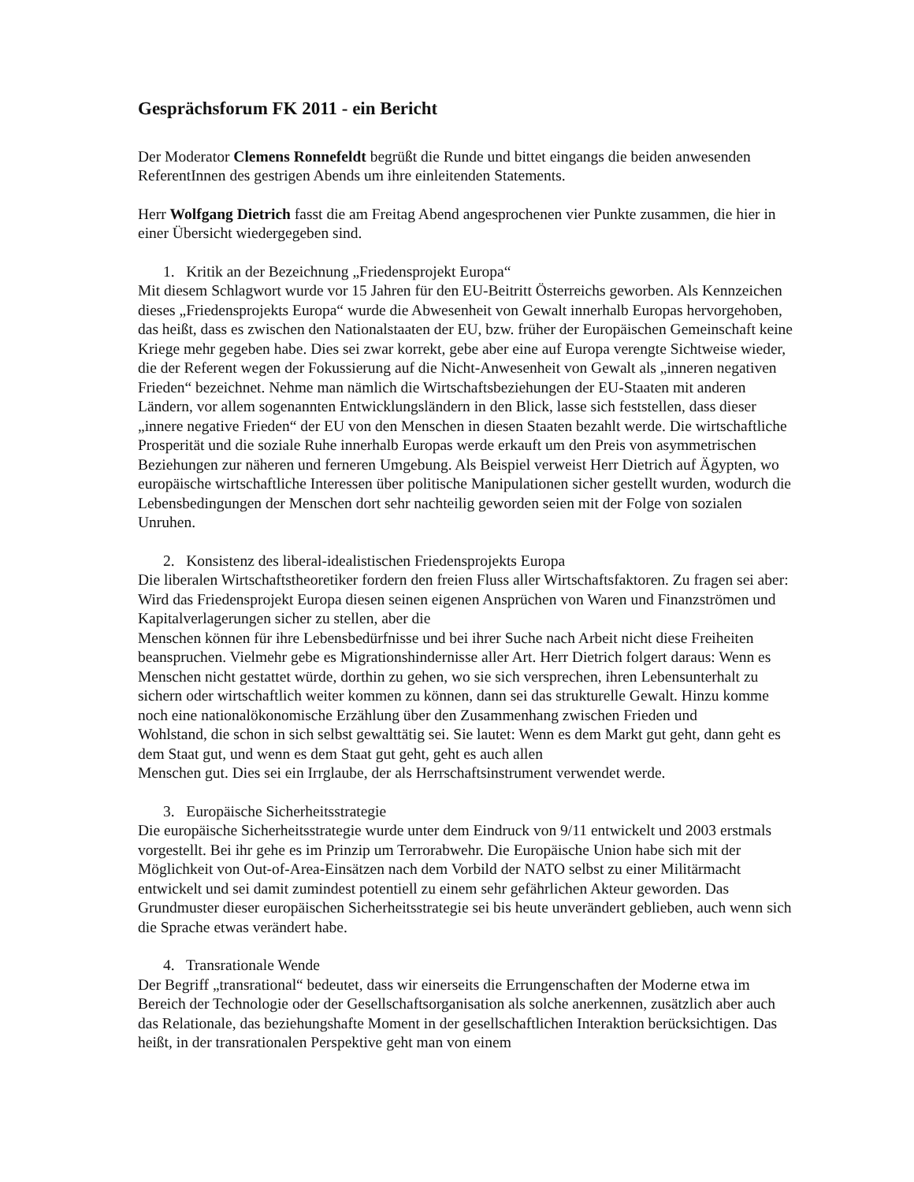Gesprächsforum FK 2011 - ein Bericht
Der Moderator Clemens Ronnefeldt begrüßt die Runde und bittet eingangs die beiden anwesenden ReferentInnen des gestrigen Abends um ihre einleitenden Statements.
Herr Wolfgang Dietrich fasst die am Freitag Abend angesprochenen vier Punkte zusammen, die hier in einer Übersicht wiedergegeben sind.
1. Kritik an der Bezeichnung „Friedensprojekt Europa“
Mit diesem Schlagwort wurde vor 15 Jahren für den EU-Beitritt Österreichs geworben. Als Kennzeichen dieses „Friedensprojekts Europa“ wurde die Abwesenheit von Gewalt innerhalb Europas hervorgehoben, das heißt, dass es zwischen den Nationalstaaten der EU, bzw. früher der Europäischen Gemeinschaft keine Kriege mehr gegeben habe. Dies sei zwar korrekt, gebe aber eine auf Europa verengte Sichtweise wieder, die der Referent wegen der Fokussierung auf die Nicht-Anwesenheit von Gewalt als „inneren negativen Frieden“ bezeichnet. Nehme man nämlich die Wirtschaftsbeziehungen der EU-Staaten mit anderen Ländern, vor allem sogenannten Entwicklungsländern in den Blick, lasse sich feststellen, dass dieser „innere negative Frieden“ der EU von den Menschen in diesen Staaten bezahlt werde. Die wirtschaftliche Prosperität und die soziale Ruhe innerhalb Europas werde erkauft um den Preis von asymmetrischen Beziehungen zur näheren und ferneren Umgebung. Als Beispiel verweist Herr Dietrich auf Ägypten, wo europäische wirtschaftliche Interessen über politische Manipulationen sicher gestellt wurden, wodurch die Lebensbedingungen der Menschen dort sehr nachteilig geworden seien mit der Folge von sozialen Unruhen.
2. Konsistenz des liberal-idealistischen Friedensprojekts Europa
Die liberalen Wirtschaftstheoretiker fordern den freien Fluss aller Wirtschaftsfaktoren. Zu fragen sei aber: Wird das Friedensprojekt Europa diesen seinen eigenen Ansprüchen von Waren und Finanzströmen und Kapitalverlagerungen sicher zu stellen, aber die
Menschen können für ihre Lebensbedürfnisse und bei ihrer Suche nach Arbeit nicht diese Freiheiten beanspruchen. Vielmehr gebe es Migrationshindernisse aller Art. Herr Dietrich folgert daraus: Wenn es Menschen nicht gestattet würde, dorthin zu gehen, wo sie sich versprechen, ihren Lebensunterhalt zu sichern oder wirtschaftlich weiter kommen zu können, dann sei das strukturelle Gewalt. Hinzu komme noch eine nationalökonomische Erzählung über den Zusammenhang zwischen Frieden und
Wohlstand, die schon in sich selbst gewalttätig sei. Sie lautet: Wenn es dem Markt gut geht, dann geht es dem Staat gut, und wenn es dem Staat gut geht, geht es auch allen
Menschen gut. Dies sei ein Irrglaube, der als Herrschaftsinstrument verwendet werde.
3. Europäische Sicherheitsstrategie
Die europäische Sicherheitsstrategie wurde unter dem Eindruck von 9/11 entwickelt und 2003 erstmals vorgestellt. Bei ihr gehe es im Prinzip um Terrorabwehr. Die Europäische Union habe sich mit der Möglichkeit von Out-of-Area-Einsätzen nach dem Vorbild der NATO selbst zu einer Militärmacht entwickelt und sei damit zumindest potentiell zu einem sehr gefährlichen Akteur geworden. Das Grundmuster dieser europäischen Sicherheitsstrategie sei bis heute unverändert geblieben, auch wenn sich die Sprache etwas verändert habe.
4. Transrationale Wende
Der Begriff „transrational“ bedeutet, dass wir einerseits die Errungenschaften der Moderne etwa im Bereich der Technologie oder der Gesellschaftsorganisation als solche anerkennen, zusätzlich aber auch das Relationale, das beziehungshafte Moment in der gesellschaftlichen Interaktion berücksichtigen. Das heißt, in der transrationalen Perspektive geht man von einem